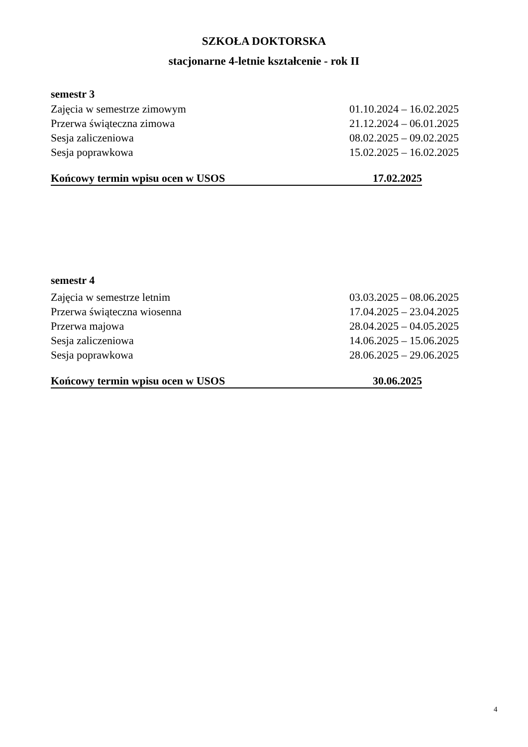SZKOŁA DOKTORSKA
stacjonarne 4-letnie kształcenie - rok II
semestr 3
Zajęcia w semestrze zimowym 01.10.2024 – 16.02.2025
Przerwa świąteczna zimowa 21.12.2024 – 06.01.2025
Sesja zaliczeniowa 08.02.2025 – 09.02.2025
Sesja poprawkowa 15.02.2025 – 16.02.2025
Końcowy termin wpisu ocen w USOS 17.02.2025
semestr 4
Zajęcia w semestrze letnim 03.03.2025 – 08.06.2025
Przerwa świąteczna wiosenna 17.04.2025 – 23.04.2025
Przerwa majowa 28.04.2025 – 04.05.2025
Sesja zaliczeniowa 14.06.2025 – 15.06.2025
Sesja poprawkowa 28.06.2025 – 29.06.2025
Końcowy termin wpisu ocen w USOS 30.06.2025
4